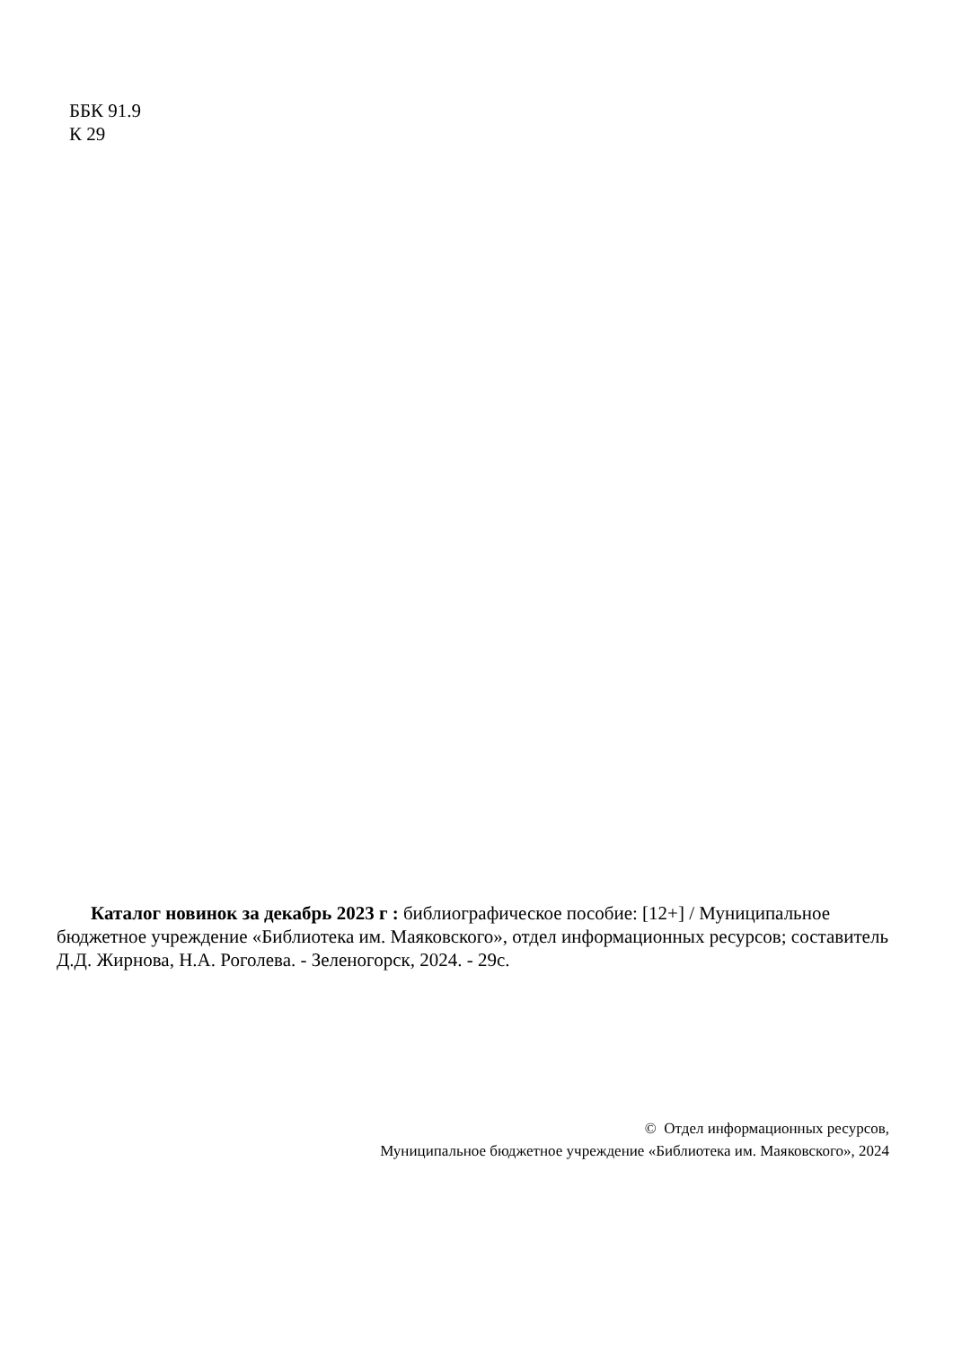ББК 91.9
К 29
Каталог новинок за декабрь 2023 г : библиографическое пособие: [12+] / Муниципальное бюджетное учреждение «Библиотека им. Маяковского», отдел информационных ресурсов; составитель Д.Д. Жирнова, Н.А. Роголева. - Зеленогорск, 2024. - 29с.
© Отдел информационных ресурсов,
Муниципальное бюджетное учреждение «Библиотека им. Маяковского», 2024